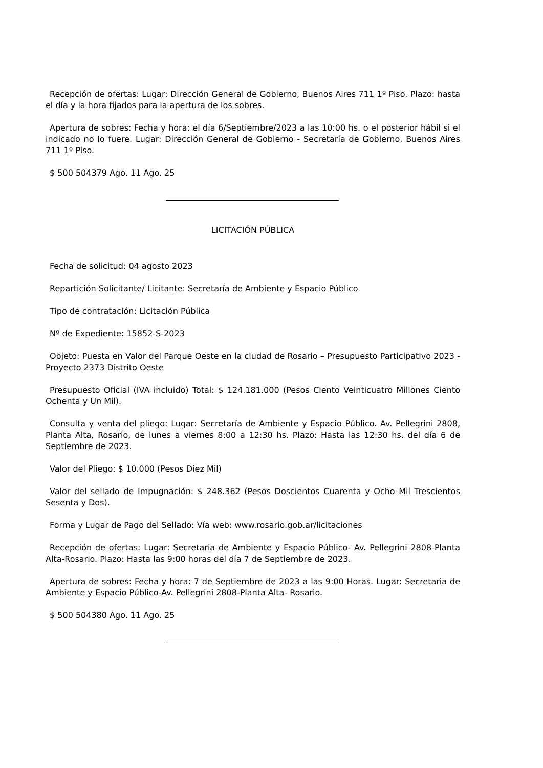Recepción de ofertas: Lugar: Dirección General de Gobierno, Buenos Aires 711 1º Piso. Plazo: hasta el día y la hora fijados para la apertura de los sobres.
Apertura de sobres: Fecha y hora: el día 6/Septiembre/2023 a las 10:00 hs. o el posterior hábil si el indicado no lo fuere. Lugar: Dirección General de Gobierno - Secretaría de Gobierno, Buenos Aires 711 1º Piso.
$ 500 504379 Ago. 11 Ago. 25
LICITACIÓN PÚBLICA
Fecha de solicitud: 04 agosto 2023
Repartición Solicitante/ Licitante: Secretaría de Ambiente y Espacio Público
Tipo de contratación: Licitación Pública
Nº de Expediente: 15852-S-2023
Objeto: Puesta en Valor del Parque Oeste en la ciudad de Rosario – Presupuesto Participativo 2023 - Proyecto 2373 Distrito Oeste
Presupuesto Oficial (IVA incluido) Total: $ 124.181.000 (Pesos Ciento Veinticuatro Millones Ciento Ochenta y Un Mil).
Consulta y venta del pliego: Lugar: Secretaría de Ambiente y Espacio Público. Av. Pellegrini 2808, Planta Alta, Rosario, de lunes a viernes 8:00 a 12:30 hs. Plazo: Hasta las 12:30 hs. del día 6 de Septiembre de 2023.
Valor del Pliego: $ 10.000 (Pesos Diez Mil)
Valor del sellado de Impugnación: $ 248.362 (Pesos Doscientos Cuarenta y Ocho Mil Trescientos Sesenta y Dos).
Forma y Lugar de Pago del Sellado: Vía web: www.rosario.gob.ar/licitaciones
Recepción de ofertas: Lugar: Secretaria de Ambiente y Espacio Público- Av. Pellegrini 2808-Planta Alta-Rosario. Plazo: Hasta las 9:00 horas del día 7 de Septiembre de 2023.
Apertura de sobres: Fecha y hora: 7 de Septiembre de 2023 a las 9:00 Horas. Lugar: Secretaria de Ambiente y Espacio Público-Av. Pellegrini 2808-Planta Alta- Rosario.
$ 500 504380 Ago. 11 Ago. 25